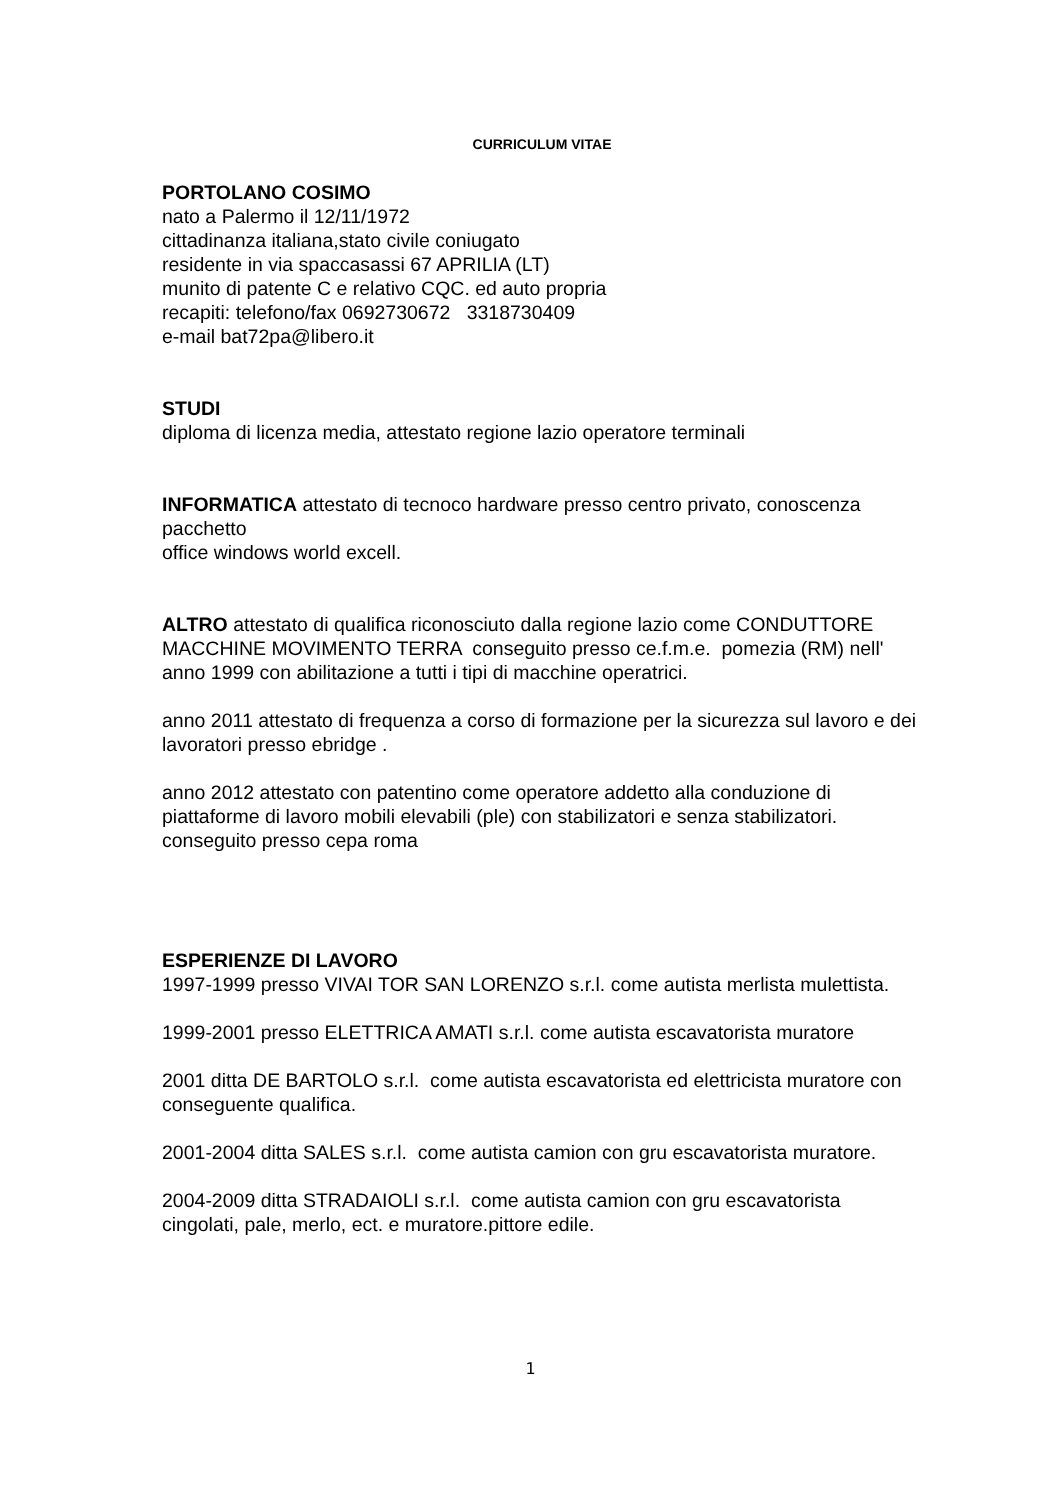CURRICULUM VITAE
PORTOLANO COSIMO
nato a Palermo il 12/11/1972
cittadinanza italiana,stato civile coniugato
residente in via spaccasassi 67 APRILIA (LT)
munito di patente C e relativo CQC. ed auto propria
recapiti: telefono/fax 0692730672 3318730409
e-mail bat72pa@libero.it
STUDI
diploma di licenza media, attestato regione lazio operatore terminali
INFORMATICA attestato di tecnoco hardware presso centro privato, conoscenza pacchetto
office windows world excell.
ALTRO attestato di qualifica riconosciuto dalla regione lazio come CONDUTTORE MACCHINE MOVIMENTO TERRA conseguito presso ce.f.m.e. pomezia (RM) nell' anno 1999 con abilitazione a tutti i tipi di macchine operatrici.
anno 2011 attestato di frequenza a corso di formazione per la sicurezza sul lavoro e dei lavoratori presso ebridge .
anno 2012 attestato con patentino come operatore addetto alla conduzione di piattaforme di lavoro mobili elevabili (ple) con stabilizatori e senza stabilizatori. conseguito presso cepa roma
ESPERIENZE DI LAVORO
1997-1999 presso VIVAI TOR SAN LORENZO s.r.l. come autista merlista mulettista.
1999-2001 presso ELETTRICA AMATI s.r.l. come autista escavatorista muratore
2001 ditta DE BARTOLO s.r.l. come autista escavatorista ed elettricista muratore con conseguente qualifica.
2001-2004 ditta SALES s.r.l. come autista camion con gru escavatorista muratore.
2004-2009 ditta STRADAIOLI s.r.l. come autista camion con gru escavatorista cingolati, pale, merlo, ect. e muratore.pittore edile.
1